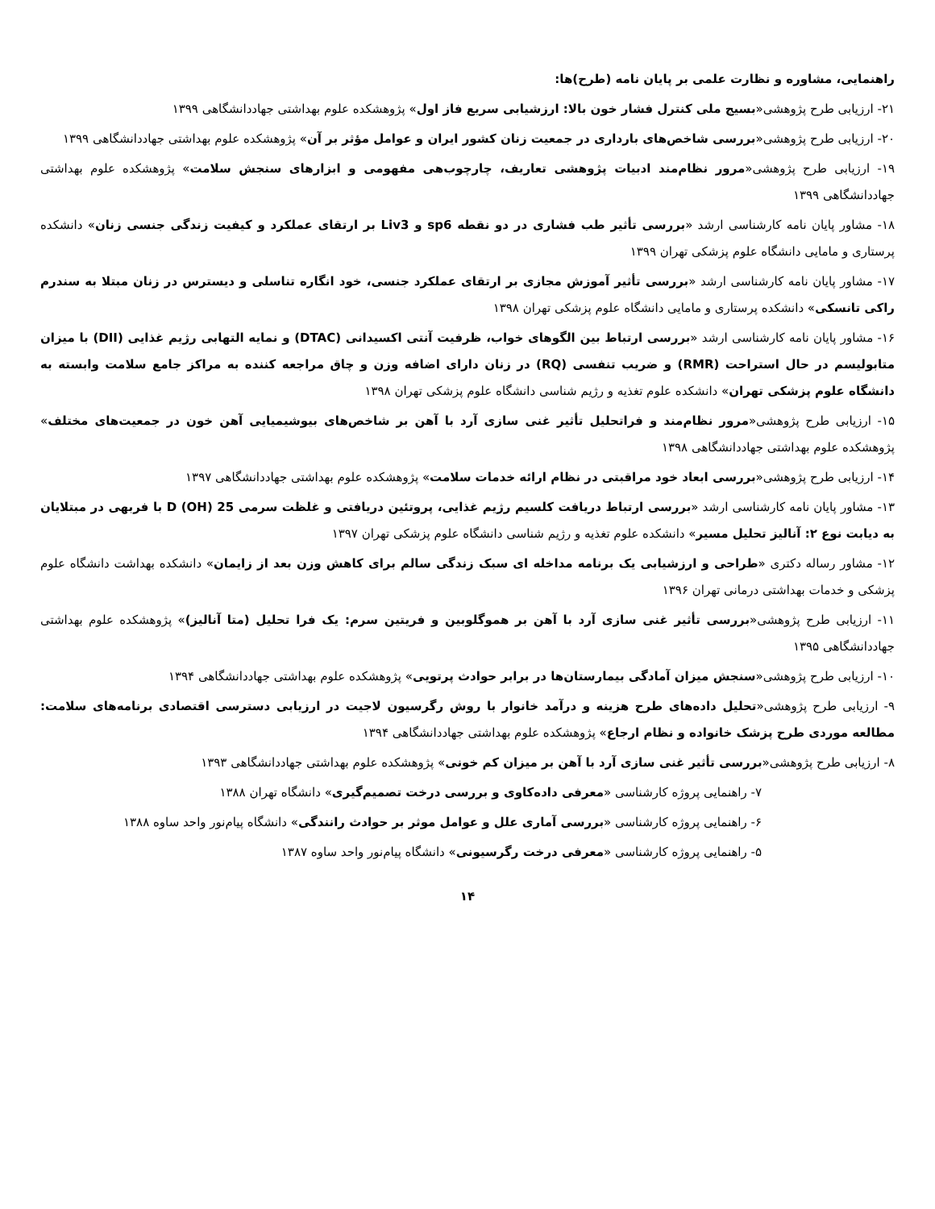راهنمایی، مشاوره و نظارت علمی بر پایان نامه (طرح)ها:
۲۱- ارزیابی طرح پژوهشی«بسیج ملی کنترل فشار خون بالا: ارزشیابی سریع فاز اول» پژوهشکده علوم بهداشتی جهاددانشگاهی ۱۳۹۹
۲۰- ارزیابی طرح پژوهشی«بررسی شاخص‌های بارداری در جمعیت زنان کشور ایران و عوامل مؤثر بر آن» پژوهشکده علوم بهداشتی جهاددانشگاهی ۱۳۹۹
۱۹- ارزیابی طرح پژوهشی«مرور نظام‌مند ادبیات پژوهشی تعاریف، چارچوب‌هی مفهومی و ابزارهای سنجش سلامت» پژوهشکده علوم بهداشتی جهاددانشگاهی ۱۳۹۹
۱۸- مشاور پایان نامه کارشناسی ارشد «بررسی تأثیر طب فشاری در دو نقطه sp6 و Liv3 بر ارتقای عملکرد و کیفیت زندگی جنسی زنان» دانشکده پرستاری و مامایی دانشگاه علوم پزشکی تهران ۱۳۹۹
۱۷- مشاور پایان نامه کارشناسی ارشد «بررسی تأثیر آموزش مجازی بر ارتقای عملکرد جنسی، خود انگاره تناسلی و دیسترس در زنان مبتلا به سندرم راکی تانسکی» دانشکده پرستاری و مامایی دانشگاه علوم پزشکی تهران ۱۳۹۸
۱۶- مشاور پایان نامه کارشناسی ارشد «بررسی ارتباط بین الگوهای خواب، ظرفیت آنتی اکسیدانی (DTAC) و نمایه التهابی رژیم غذایی (DII) با میزان متابولیسم در حال استراحت (RMR) و ضریب تنفسی (RQ) در زنان دارای اضافه وزن و چاق مراجعه کننده به مراکز جامع سلامت وابسته به دانشگاه علوم پزشکی تهران» دانشکده علوم تغذیه و رژیم شناسی دانشگاه علوم پزشکی تهران ۱۳۹۸
۱۵- ارزیابی طرح پژوهشی«مرور نظام‌مند و فراتحلیل تأثیر غنی سازی آرد با آهن بر شاخص‌های بیوشیمیایی آهن خون در جمعیت‌های مختلف» پژوهشکده علوم بهداشتی جهاددانشگاهی ۱۳۹۸
۱۴- ارزیابی طرح پژوهشی«بررسی ابعاد خود مراقبتی در نظام ارائه خدمات سلامت» پژوهشکده علوم بهداشتی جهاددانشگاهی ۱۳۹۷
۱۳- مشاور پایان نامه کارشناسی ارشد «بررسی ارتباط دریافت کلسیم رژیم غذایی، پروتئین دریافتی و غلظت سرمی 25 (OH) D با فربهی در مبتلایان به دیابت نوع ۲: آنالیز تحلیل مسیر» دانشکده علوم تغذیه و رژیم شناسی دانشگاه علوم پزشکی تهران ۱۳۹۷
۱۲- مشاور رساله دکتری «طراحی و ارزشیابی یک برنامه مداخله ای سبک زندگی سالم برای کاهش وزن بعد از زایمان» دانشکده بهداشت دانشگاه علوم پزشکی و خدمات بهداشتی درمانی تهران ۱۳۹۶
۱۱- ارزیابی طرح پژوهشی«بررسی تأثیر غنی سازی آرد با آهن بر هموگلوبین و فریتین سرم: یک فرا تحلیل (متا آنالیز)» پژوهشکده علوم بهداشتی جهاددانشگاهی ۱۳۹۵
۱۰- ارزیابی طرح پژوهشی«سنجش میزان آمادگی بیمارستان‌ها در برابر حوادث پرتویی» پژوهشکده علوم بهداشتی جهاددانشگاهی ۱۳۹۴
۹- ارزیابی طرح پژوهشی«تحلیل داده‌های طرح هزینه و درآمد خانوار با روش رگرسیون لاجیت در ارزیابی دسترسی اقتصادی برنامه‌های سلامت: مطالعه موردی طرح پزشک خانواده و نظام ارجاع» پژوهشکده علوم بهداشتی جهاددانشگاهی ۱۳۹۴
۸- ارزیابی طرح پژوهشی«بررسی تأثیر غنی سازی آرد با آهن بر میزان کم خونی» پژوهشکده علوم بهداشتی جهاددانشگاهی ۱۳۹۳
۷- راهنمایی پروژه کارشناسی «معرفی داده‌کاوی و بررسی درخت تصمیم‌گیری» دانشگاه تهران ۱۳۸۸
۶- راهنمایی پروژه کارشناسی «بررسی آماری علل و عوامل موثر بر حوادث رانندگی» دانشگاه پیام‌نور واحد ساوه ۱۳۸۸
۵- راهنمایی پروژه کارشناسی «معرفی درخت رگرسیونی» دانشگاه پیام‌نور واحد ساوه ۱۳۸۷
۱۴